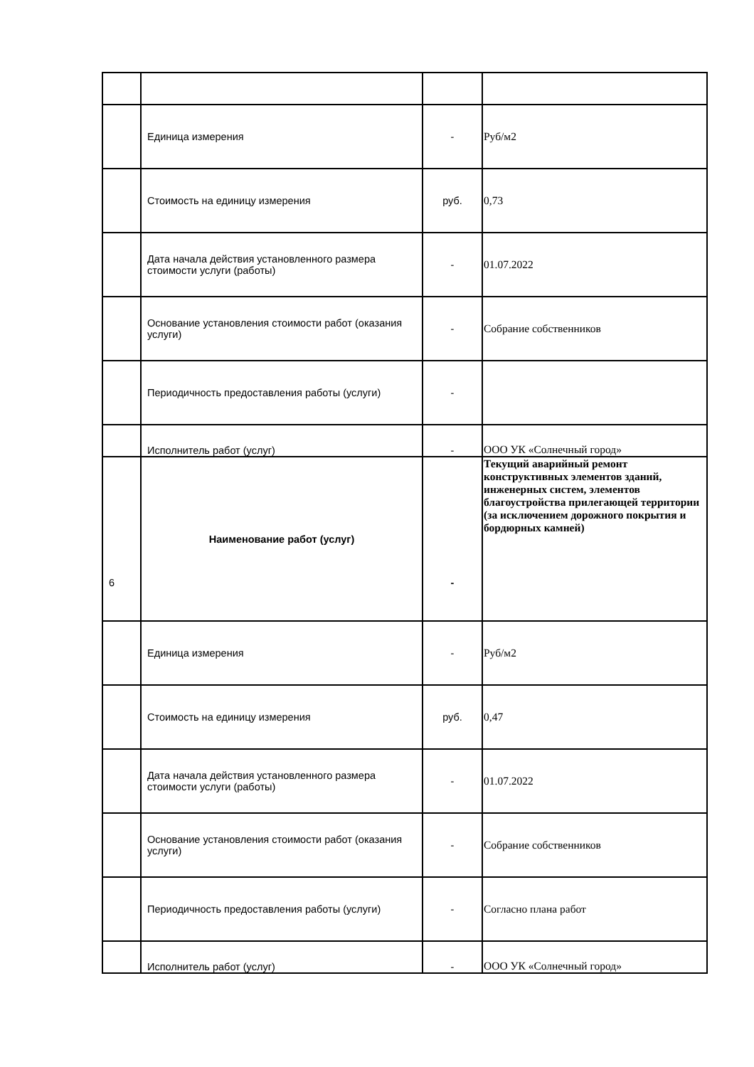| | Единица измерения | - | Руб/м2 |
| | Стоимость на единицу измерения | руб. | 0,73 |
| | Дата начала действия установленного размера стоимости услуги (работы) | - | 01.07.2022 |
| | Основание установления стоимости работ (оказания услуги) | - | Собрание собственников |
| | Периодичность предоставления работы (услуги) | - | |
| | Исполнитель работ (услуг) | - | ООО УК «Солнечный город» |
| 6 | Наименование работ (услуг) | - | Текущий аварийный ремонт конструктивных элементов зданий, инженерных систем, элементов благоустройства прилегающей территории (за исключением дорожного покрытия и бордюрных камней) |
| | Единица измерения | - | Руб/м2 |
| | Стоимость на единицу измерения | руб. | 0,47 |
| | Дата начала действия установленного размера стоимости услуги (работы) | - | 01.07.2022 |
| | Основание установления стоимости работ (оказания услуги) | - | Собрание собственников |
| | Периодичность предоставления работы (услуги) | - | Согласно плана работ |
| | Исполнитель работ (услуг) | - | ООО УК «Солнечный город» |